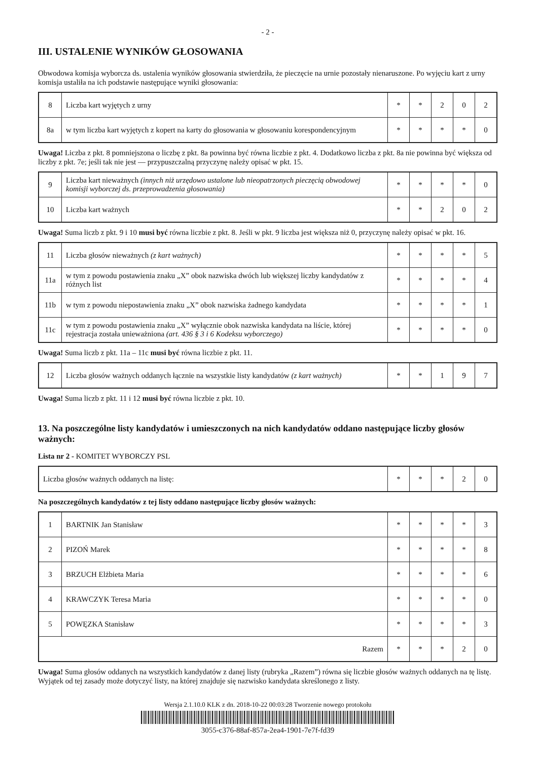- 2 -
III. USTALENIE WYNIKÓW GŁOSOWANIA
Obwodowa komisja wyborcza ds. ustalenia wyników głosowania stwierdziła, że pieczęcie na urnie pozostały nienaruszone. Po wyjęciu kart z urny komisja ustaliła na ich podstawie następujące wyniki głosowania:
| 8 | Liczba kart wyjętych z urny | * | * | 2 | 0 | 2 |
| 8a | w tym liczba kart wyjętych z kopert na karty do głosowania w głosowaniu korespondencyjnym | * | * | * | * | 0 |
Uwaga! Liczba z pkt. 8 pomniejszona o liczbę z pkt. 8a powinna być równa liczbie z pkt. 4. Dodatkowo liczba z pkt. 8a nie powinna być większa od liczby z pkt. 7e; jeśli tak nie jest — przypuszczalną przyczynę należy opisać w pkt. 15.
| 9 | Liczba kart nieważnych (innych niż urzędowo ustalone lub nieopatrzonych pieczęcią obwodowej komisji wyborczej ds. przeprowadzenia głosowania) | * | * | * | * | 0 |
| 10 | Liczba kart ważnych | * | * | 2 | 0 | 2 |
Uwaga! Suma liczb z pkt. 9 i 10 musi być równa liczbie z pkt. 8. Jeśli w pkt. 9 liczba jest większa niż 0, przyczynę należy opisać w pkt. 16.
| 11 | Liczba głosów nieważnych (z kart ważnych) | * | * | * | * | 5 |
| 11a | w tym z powodu postawienia znaku „X” obok nazwiska dwóch lub większej liczby kandydatów z różnych list | * | * | * | * | 4 |
| 11b | w tym z powodu niepostawienia znaku „X” obok nazwiska żadnego kandydata | * | * | * | * | 1 |
| 11c | w tym z powodu postawienia znaku „X” wyłącznie obok nazwiska kandydata na liście, której rejestracja została unieważniona (art. 436 § 3 i 6 Kodeksu wyborczego) | * | * | * | * | 0 |
Uwaga! Suma liczb z pkt. 11a – 11c musi być równa liczbie z pkt. 11.
| 12 | Liczba głosów ważnych oddanych łącznie na wszystkie listy kandydatów (z kart ważnych) | * | * | 1 | 9 | 7 |
Uwaga! Suma liczb z pkt. 11 i 12 musi być równa liczbie z pkt. 10.
13. Na poszczególne listy kandydatów i umieszczonych na nich kandydatów oddano następujące liczby głosów ważnych:
Lista nr 2 - KOMITET WYBORCZY PSL
| Liczba głosów ważnych oddanych na listę: | * | * | * | 2 | 0 |
Na poszczególnych kandydatów z tej listy oddano następujące liczby głosów ważnych:
| 1 | BARTNIK Jan Stanisław | * | * | * | * | 3 |
| 2 | PIZOŃ Marek | * | * | * | * | 8 |
| 3 | BRZUCH Elżbieta Maria | * | * | * | * | 6 |
| 4 | KRAWCZYK Teresa Maria | * | * | * | * | 0 |
| 5 | POWĘZKA Stanisław | * | * | * | * | 3 |
| Razem | | * | * | * | 2 | 0 |
Uwaga! Suma głosów oddanych na wszystkich kandydatów z danej listy (rubryka „Razem”) równa się liczbie głosów ważnych oddanych na tę listę. Wyjątek od tej zasady może dotyczyć listy, na której znajduje się nazwisko kandydata skreślonego z listy.
Wersja 2.1.10.0 KLK z dn. 2018-10-22 00:03:28 Tworzenie nowego protokołu
3055-c376-88af-857a-2ea4-1901-7e7f-fd39